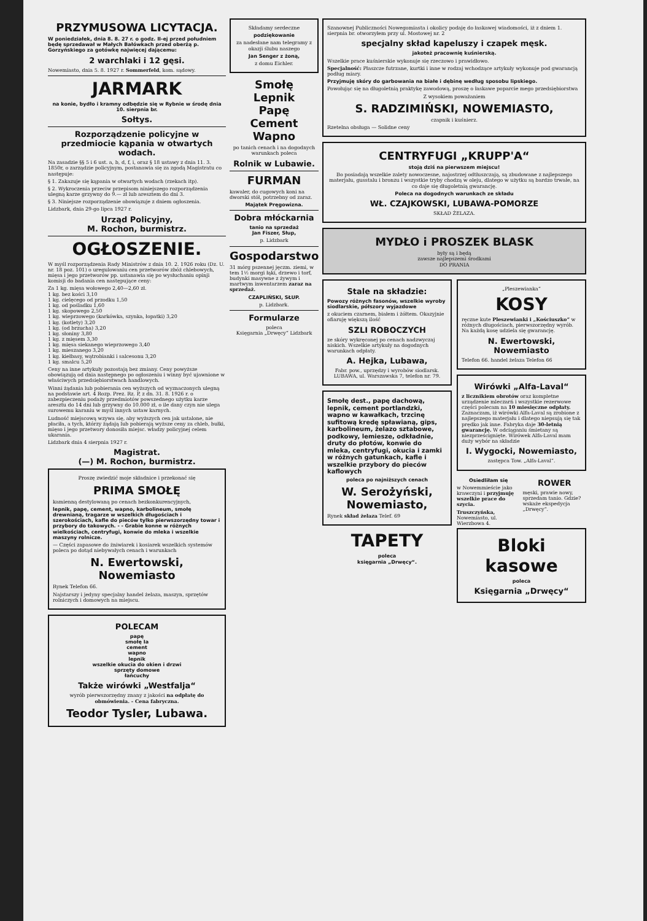PRZYMUSOWA LICYTACJA.
W poniedziałek, dnia 8. 8. 27 r. o godz. II-ej przed południem będę sprzedawał w Małych Bałówkach przed oberżą p. Gorzyńskiego za gotówkę najwięcej dającemu:
2 warchlaki i 12 gęsi.
Nowemiasto, dnia 5. 8. 1927 r. Sommerfeld, kom. sądowy.
JARMARK
na konie, bydło i kramny odbędzie się w Rybnie w środę dnia 10. sierpnia br.
Sołtys.
Rozporządzenie policyjne w przedmiocie kąpania w otwartych wodach.
Na zasadzie §§ 5 i 6 ust. a, b, d, f, i, oraz § 18 ustawy z dnia 11. 3. 1850r, o zarządzie policyjnym, postanawia się za zgodą Magistratu co następuje:
§ 1. Zakazuje się kąpania w otwartych wodach (rzekach itp).
§ 2. Wykroczenia przeciw przepisom niniejszego rozporządzenia ulegną karze grzywny do 9.— zł lub aresztem do dni 3.
§ 3. Niniejsze rozporządzenie obowiązuje z dniem ogłoszenia.
Lidzbark, dnia 29-go lipca 1927 r.
Urząd Policyjny,
M. Rochon, burmistrz.
OGŁOSZENIE.
W myśl rozporządzenia Rady Ministrów z dnia 10. 2. 1926 roku (Dz. U. nr. 18 poz. 101) o uregulowaniu cen przetworów zbóż chlebowych, mięsa i jego przetworów pp. ustanawia się po wysłuchaniu opinji komisji do badania cen następujące ceny:
Za 1 kg. mięsa wołowego 2,40—2,60 zł.
1 kg. bez kości 3,10
1 kg. cielęcego od przodku 1,50
1 kg. od pośladku 1,60
1 kg. skopowego 2,50
1 kg. wieprzowego (karkówka, szynka, łopatki) 3,20
1 kg. (kotlety) 3,20
1 kg. (od brzucha) 3,20
1 kg. słoniny 3,80
1 kg. z mięsem 3,30
1 kg. mięsa siekanego wieprzowego 3,40
1 kg. mieszanego 3,20
1 kg. kiełbasy, wątrobianki i salcesonu 3,20
1 kg. smalcu 5,20
Ceny na inne artykuły pozostają bez zmiany. Ceny powyższe obowiązują od dnia następnego po ogłoszeniu i winny być ujawnione w właściwych przedsiębiorstwach handlowych.
Winni żądania lub pobierania cen wyższych od wyznaczonych ulegną na podstawie art. 4 Rozp. Prez. Rz. P, z dn. 31. 8. 1926 r. o zabezpieczeniu podaży przedmiotów powszednego użytku karze aresztu do 14 dni lub grzywny do 10.000 zł, o ile dany czyn nie ulega surowemu karaniu w myśl innych ustaw karnych.
Ludność miejscową wzywa się, aby wyższych cen jak ustalone, nie płaciła, a tych, którzy żądają lub pobierają wyższe ceny za chleb, bułki, mięso i jego przetwory donosiła miejsc. władzy policyjnej celem ukarania.
Lidzbark dnia 4 sierpnia 1927 r.
Magistrat.
(—) M. Rochon, burmistrz.
Proszę zwiedzić moje składnice i przekonać się
PRIMA SMOŁĘ
kamienną destylowaną po cenach bezkonkurencyjnych,
lepnik, papę, cement, wapno, karbolineum, smołę drewnianą, tragarze w wszelkich długościach i szerokościach, kafle do pieców tylko pierwszorzędny towar i przybory do takowych. - - Grabie konne w różnych wielkościach, centryfugi, konwie do mleka i wszelkie maszyny rolnicze.
— Części zapasowe do żniwiarek i kosiarek wszelkich systemów poleca po dotąd niebywałych cenach i warunkach
N. Ewertowski, Nowemiasto
Rynek Telefon 66.
Najstarszy i jedyny specjalny handel żelaza, maszyn, sprzętów rolniczych i domowych na miejscu.
POLECAM
papę
smołę Ia
cement
wapno
lepnik
wszelkie okucia do okien i drzwi
sprzęty domowe
łańcuchy
Także wirówki „Westfalja“
wyrób pierwszorzędny znany z jakości na odpłatę do obmówienia. - Cena fabryczna.
Teodor Tysler, Lubawa.
Składamy serdeczne
podziękowanie
za nadesłane nam telegramy z okazji ślubu naszego
Jan Senger z żoną,
z domu Eichler.
Smołę
Lepnik
Papę
Cement
Wapno
po tanich cenach i na dogodnych warunkach poleca
Rolnik w Lubawie.
FURMAN
kawaler, do cugowych koni na dworski stół, potrzebny od zaraz.
Majątek Pręgowizna.
Dobra młóckarnia
tanio na sprzedaż
Jan Fiszer, Słup,
p. Lidzbark
Gospodarstwo
31 mórg pszennej jęczm. ziemi, w tem 1½ morgi łąki, drzewo i torf, budynki masywne z żywym i martwym inwentarzem zaraz na sprzedaż.
CZAPLIŃSKI, SŁUP.
p. Lidzbark.
Formularze
poleca
Księgarnia „Drwęcy“ Lidzbark
Szanownej Publiczności Nowegomiasta i okolicy podaję do łaskawej wiadomości, iż z dniem 1. sierpnia br. otworzyłem przy ul. Mostowej nr. 2
specjalny skład kapeluszy i czapek męsk.
jakoteż pracownię kuśnierską.
Wszelkie prace kuśnierskie wykonuje się rzeczowo i prawidłowo.
Specjalność: Płaszcze futrzane, kurtki i inne w rodzaj wchodzące artykuły wykonuje pod gwarancją podług miary.
Przyjmuję skóry do garbowania na białe i dębinę według sposobu lipskiego.
Powołując się na długoletnią praktykę zawodową, proszę o łaskawe poparcie mego przedsiębiorstwa
Z wysokiem poważaniem
S. RADZIMIŃSKI, NOWEMIASTO,
czapnik i kuśnierz.
Rzetelna obsługa — Solidne ceny
CENTRYFUGI „KRUPP'A“
stoją dziś na pierwszem miejscu!
Bo posiadają wszelkie zalety nowoczesne, najostrzej odtłuszczają, są zbudowane z najlepszego materjału, gusstalu i bronzu i wszystkie tryby chodzą w oleju, dlatego w użytku są bardzo trwałe, na co daje się długoletnią gwarancję.
Poleca na dogodnych warunkach ze składu
WŁ. CZAJKOWSKI, LUBAWA-POMORZE
SKŁAD ŻELAZA.
MYDŁO i PROSZEK BLASK
były są i będą
zawsze najlepszemi środkami
DO PRANIA
Stale na składzie:
Powozy różnych fasonów, wszelkie wyroby siodlarskie, półszory wyjazdowe
z okuciem czarnem, białem i żółtem. Okazyjnie ofiaruję większą ilość
SZLI ROBOCZYCH
ze skóry wykręconej po cenach nadzwyczaj niskich. Wszelkie artykuły na dogodnych warunkach odpłaty.
A. Hejka, Lubawa,
Fabr. pow., uprzędzy i wyrobów siodlarsk.
LUBAWA, ul. Warszawska 7, telefon nr. 79.
Smołę dest., papę dachową, lepnik, cement portlandzki, wapno w kawałkach, trzcinę sufitową kredę spławianą, gips, karbolineum, żelazo sztabowe, podkowy, lemiesze, odkładnie, druty do płotów, konwie do mleka, centryfugi, okucia i zamki w różnych gatunkach, kafle i wszelkie przybory do pieców kaflowych
poleca po najniższych cenach
W. Serożyński, Nowemiasto,
Rynek skład żelaza Telef. 69
TAPETY
poleca
księgarnia „Drwęcy“.
„Pleszewianka“
KOSY
ręczne kute Pleszewianki i „Kościuszko“ w różnych długościach, pierwszorzędny wyrób. Na każdą kosę udziela się gwarancję.
N. Ewertowski, Nowemiasto
Telefon 66. handel żelaza Telefon 66
Wirówki „Alfa-Laval“
z licznikiem obrotów oraz kompletne urządzenie mleczarń i wszystkie rezerwowe części polecam na 10 miesięczne odpłaty. Zaznaczam, iż wirówki Alfa-Laval są zrobione z najlepszego materjału i dlatego niepsują się tak prędko jak inne. Fabryka daje 30-letnią gwarancję. W odciąganiu śmietany są niezprześcignięte. Wirówek Alfa-Laval mam duży wybór na składzie
I. Wygocki, Nowemiasto,
zastępca Tow. „Alfa-Laval“.
Osiedliłam się
w Nowemmieście jako krawczyni i przyjmuję wszelkie prace do szycia.
Truszczyńska, Nowemiasto, ul. Wierzbowa 4.
ROWER
męski, prawie nowy, sprzedam tanio. Gdzie? wskaże ekspedycja „Drwęcy“.
Bloki kasowe
poleca
Księgarnia „Drwęcy“